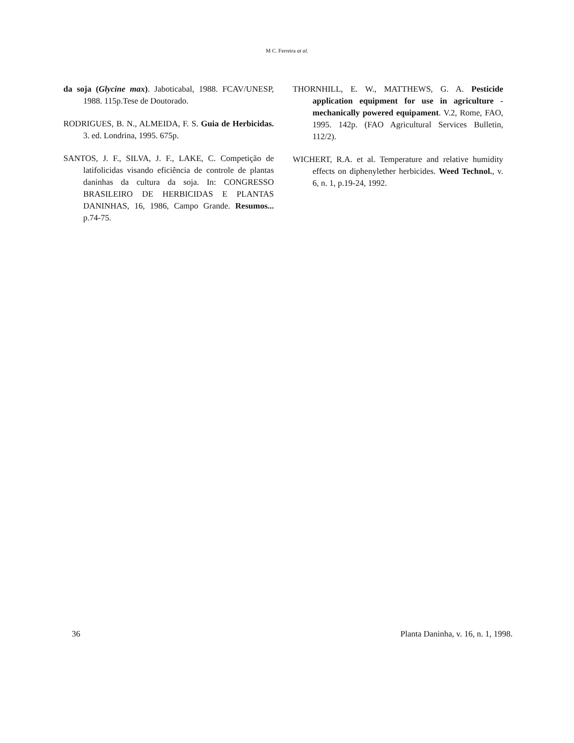M C. Ferreira at al.
da soja (Glycine max). Jaboticabal, 1988. FCAV/UNESP, 1988. 115p.Tese de Doutorado.
RODRIGUES, B. N., ALMEIDA, F. S. Guia de Herbicidas. 3. ed. Londrina, 1995. 675p.
SANTOS, J. F., SILVA, J. F., LAKE, C. Competição de latifolicidas visando eficiência de controle de plantas daninhas da cultura da soja. In: CONGRESSO BRASILEIRO DE HERBICIDAS E PLANTAS DANINHAS, 16, 1986, Campo Grande. Resumos... p.74-75.
THORNHILL, E. W., MATTHEWS, G. A. Pesticide application equipment for use in agriculture - mechanically powered equipament. V.2, Rome, FAO, 1995. 142p. (FAO Agricultural Services Bulletin, 112/2).
WICHERT, R.A. et al. Temperature and relative humidity effects on diphenylether herbicides. Weed Technol., v. 6, n. 1, p.19-24, 1992.
36 Planta Daninha, v. 16, n. 1, 1998.